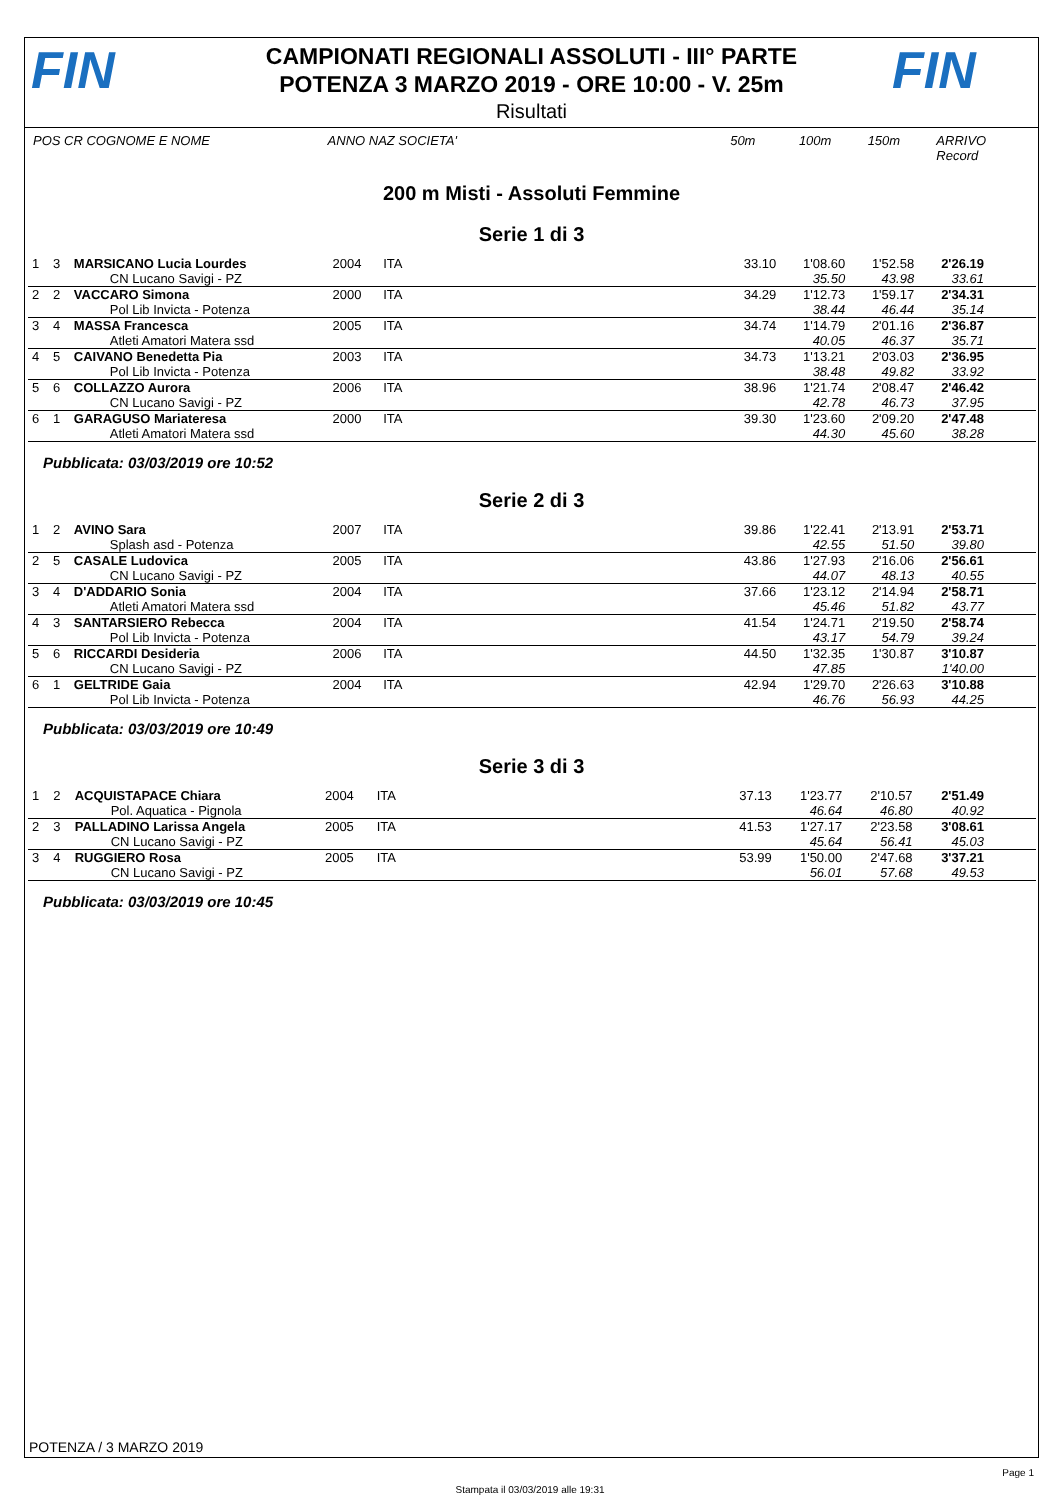FIN
CAMPIONATI REGIONALI ASSOLUTI - III° PARTE
POTENZA 3 MARZO 2019 - ORE 10:00 - V. 25m
FIN
Risultati
POS CR COGNOME E NOME ANNO NAZ SOCIETA' 50m 100m 150m ARRIVO Record
200 m Misti - Assoluti Femmine
Serie 1 di 3
| 1 | 3 | MARSICANO Lucia Lourdes | 2004 | ITA | | 33.10 | 1'08.60 | 1'52.58 | 2'26.19 | |
| | | CN Lucano Savigi - PZ | | | | | 35.50 | 43.98 | 33.61 | |
| 2 | 2 | VACCARO Simona | 2000 | ITA | | 34.29 | 1'12.73 | 1'59.17 | 2'34.31 | |
| | | Pol Lib Invicta - Potenza | | | | | 38.44 | 46.44 | 35.14 | |
| 3 | 4 | MASSA Francesca | 2005 | ITA | | 34.74 | 1'14.79 | 2'01.16 | 2'36.87 | |
| | | Atleti Amatori Matera ssd | | | | | 40.05 | 46.37 | 35.71 | |
| 4 | 5 | CAIVANO Benedetta Pia | 2003 | ITA | | 34.73 | 1'13.21 | 2'03.03 | 2'36.95 | |
| | | Pol Lib Invicta - Potenza | | | | | 38.48 | 49.82 | 33.92 | |
| 5 | 6 | COLLAZZO Aurora | 2006 | ITA | | 38.96 | 1'21.74 | 2'08.47 | 2'46.42 | |
| | | CN Lucano Savigi - PZ | | | | | 42.78 | 46.73 | 37.95 | |
| 6 | 1 | GARAGUSO Mariateresa | 2000 | ITA | | 39.30 | 1'23.60 | 2'09.20 | 2'47.48 | |
| | | Atleti Amatori Matera ssd | | | | | 44.30 | 45.60 | 38.28 | |
Pubblicata: 03/03/2019 ore 10:52
Serie 2 di 3
| 1 | 2 | AVINO Sara | 2007 | ITA | | 39.86 | 1'22.41 | 2'13.91 | 2'53.71 | |
| | | Splash asd - Potenza | | | | | 42.55 | 51.50 | 39.80 | |
| 2 | 5 | CASALE Ludovica | 2005 | ITA | | 43.86 | 1'27.93 | 2'16.06 | 2'56.61 | |
| | | CN Lucano Savigi - PZ | | | | | 44.07 | 48.13 | 40.55 | |
| 3 | 4 | D'ADDARIO Sonia | 2004 | ITA | | 37.66 | 1'23.12 | 2'14.94 | 2'58.71 | |
| | | Atleti Amatori Matera ssd | | | | | 45.46 | 51.82 | 43.77 | |
| 4 | 3 | SANTARSIERO Rebecca | 2004 | ITA | | 41.54 | 1'24.71 | 2'19.50 | 2'58.74 | |
| | | Pol Lib Invicta - Potenza | | | | | 43.17 | 54.79 | 39.24 | |
| 5 | 6 | RICCARDI Desideria | 2006 | ITA | | 44.50 | 1'32.35 | 1'30.87 | 3'10.87 | |
| | | CN Lucano Savigi - PZ | | | | | 47.85 | | 1'40.00 | |
| 6 | 1 | GELTRIDE Gaia | 2004 | ITA | | 42.94 | 1'29.70 | 2'26.63 | 3'10.88 | |
| | | Pol Lib Invicta - Potenza | | | | | 46.76 | 56.93 | 44.25 | |
Pubblicata: 03/03/2019 ore 10:49
Serie 3 di 3
| 1 | 2 | ACQUISTAPACE Chiara | 2004 | ITA | | 37.13 | 1'23.77 | 2'10.57 | 2'51.49 | |
| | | Pol. Aquatica - Pignola | | | | | 46.64 | 46.80 | 40.92 | |
| 2 | 3 | PALLADINO Larissa Angela | 2005 | ITA | | 41.53 | 1'27.17 | 2'23.58 | 3'08.61 | |
| | | CN Lucano Savigi - PZ | | | | | 45.64 | 56.41 | 45.03 | |
| 3 | 4 | RUGGIERO Rosa | 2005 | ITA | | 53.99 | 1'50.00 | 2'47.68 | 3'37.21 | |
| | | CN Lucano Savigi - PZ | | | | | 56.01 | 57.68 | 49.53 | |
Pubblicata: 03/03/2019 ore 10:45
POTENZA / 3 MARZO 2019
Page 1
Stampata il 03/03/2019 alle 19:31